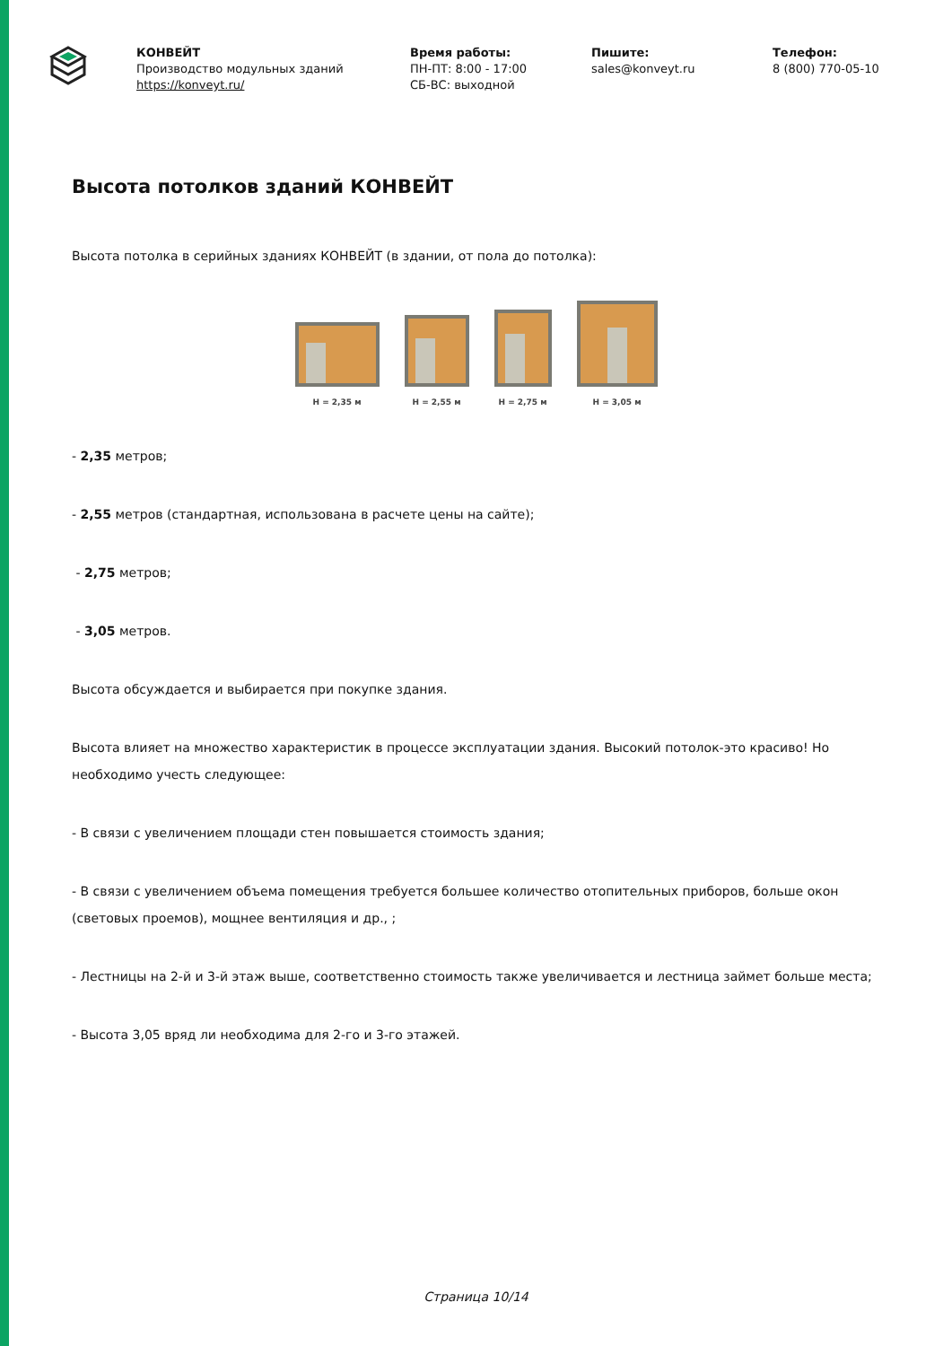КОНВЕЙТ
Производство модульных зданий
https://konveyt.ru/
Время работы:
ПН-ПТ: 8:00 - 17:00
СБ-ВС: выходной
Пишите:
sales@konveyt.ru
Телефон:
8 (800) 770-05-10
Высота потолков зданий КОНВЕЙТ
Высота потолка в серийных зданиях КОНВЕЙТ (в здании, от пола до потолка):
H = 2,35 м H = 2,55 м H = 2,75 м H = 3,05 м
- 2,35 метров;
- 2,55 метров (стандартная, использована в расчете цены на сайте);
- 2,75 метров;
- 3,05 метров.
Высота обсуждается и выбирается при покупке здания.
Высота влияет на множество характеристик в процессе эксплуатации здания. Высокий потолок-это красиво! Но необходимо учесть следующее:
- В связи с увеличением площади стен повышается стоимость здания;
- В связи с увеличением объема помещения требуется большее количество отопительных приборов, больше окон (световых проемов), мощнее вентиляция и др., ;
- Лестницы на 2-й и 3-й этаж выше, соответственно стоимость также увеличивается и лестница займет больше места;
- Высота 3,05 вряд ли необходима для 2-го и 3-го этажей.
Страница 10/14